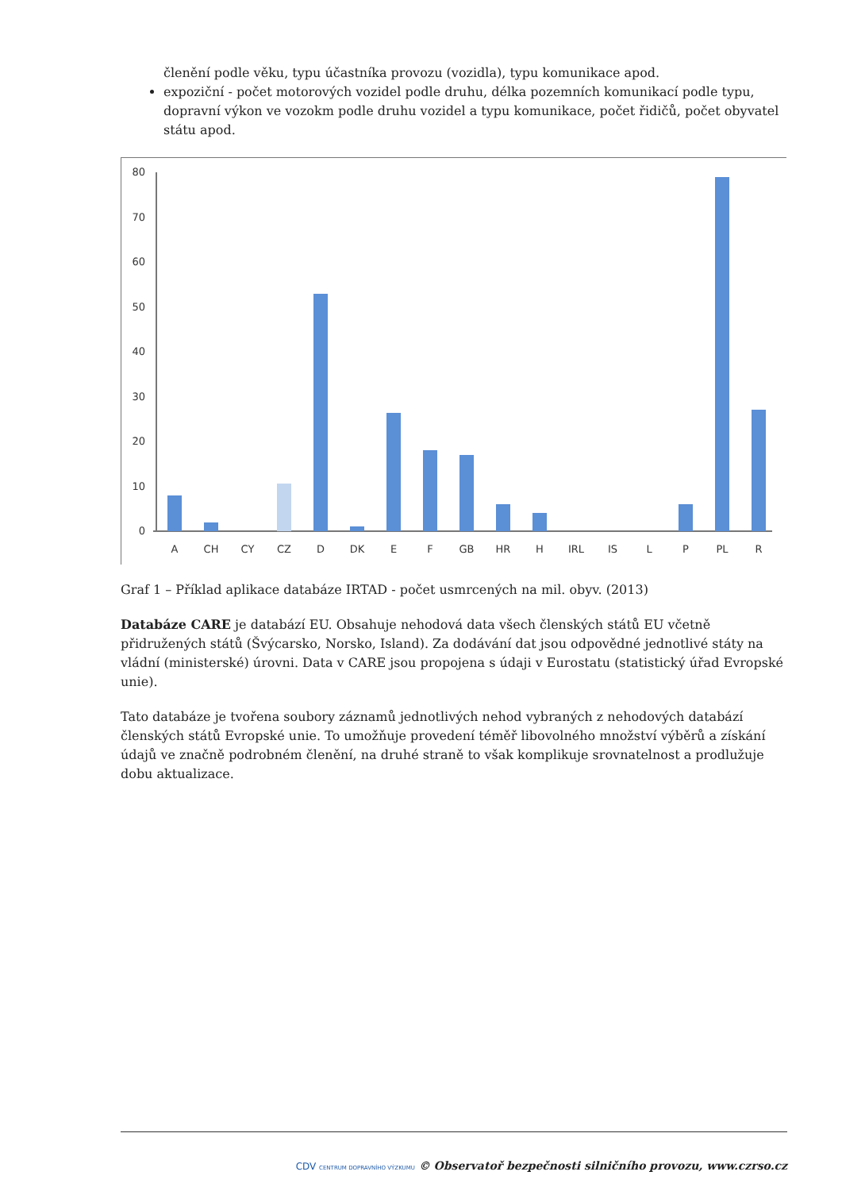členění podle věku, typu účastníka provozu (vozidla), typu komunikace apod.
expoziční - počet motorových vozidel podle druhu, délka pozemních komunikací podle typu, dopravní výkon ve vozokm podle druhu vozidel a typu komunikace, počet řidičů, počet obyvatel státu apod.
80
70
60
50
40
30
20
10
0
A
CH
CY
CZ
D
DK
E
F
GB
HR
H
IRL
IS
L
P
PL
R
Graf 1 – Příklad aplikace databáze IRTAD - počet usmrcených na mil. obyv. (2013)
Databáze CARE je databází EU. Obsahuje nehodová data všech členských států EU včetně přidružených států (Švýcarsko, Norsko, Island). Za dodávání dat jsou odpovědné jednotlivé státy na vládní (ministerské) úrovni. Data v CARE jsou propojena s údaji v Eurostatu (statistický úřad Evropské unie).
Tato databáze je tvořena soubory záznamů jednotlivých nehod vybraných z nehodových databází členských států Evropské unie. To umožňuje provedení téměř libovolného množství výběrů a získání údajů ve značně podrobném členění, na druhé straně to však komplikuje srovnatelnost a prodlužuje dobu aktualizace.
CDV CENTRUM DOPRAVNÍHO VÝZKUMU © Observatoř bezpečnosti silničního provozu, www.czrso.cz